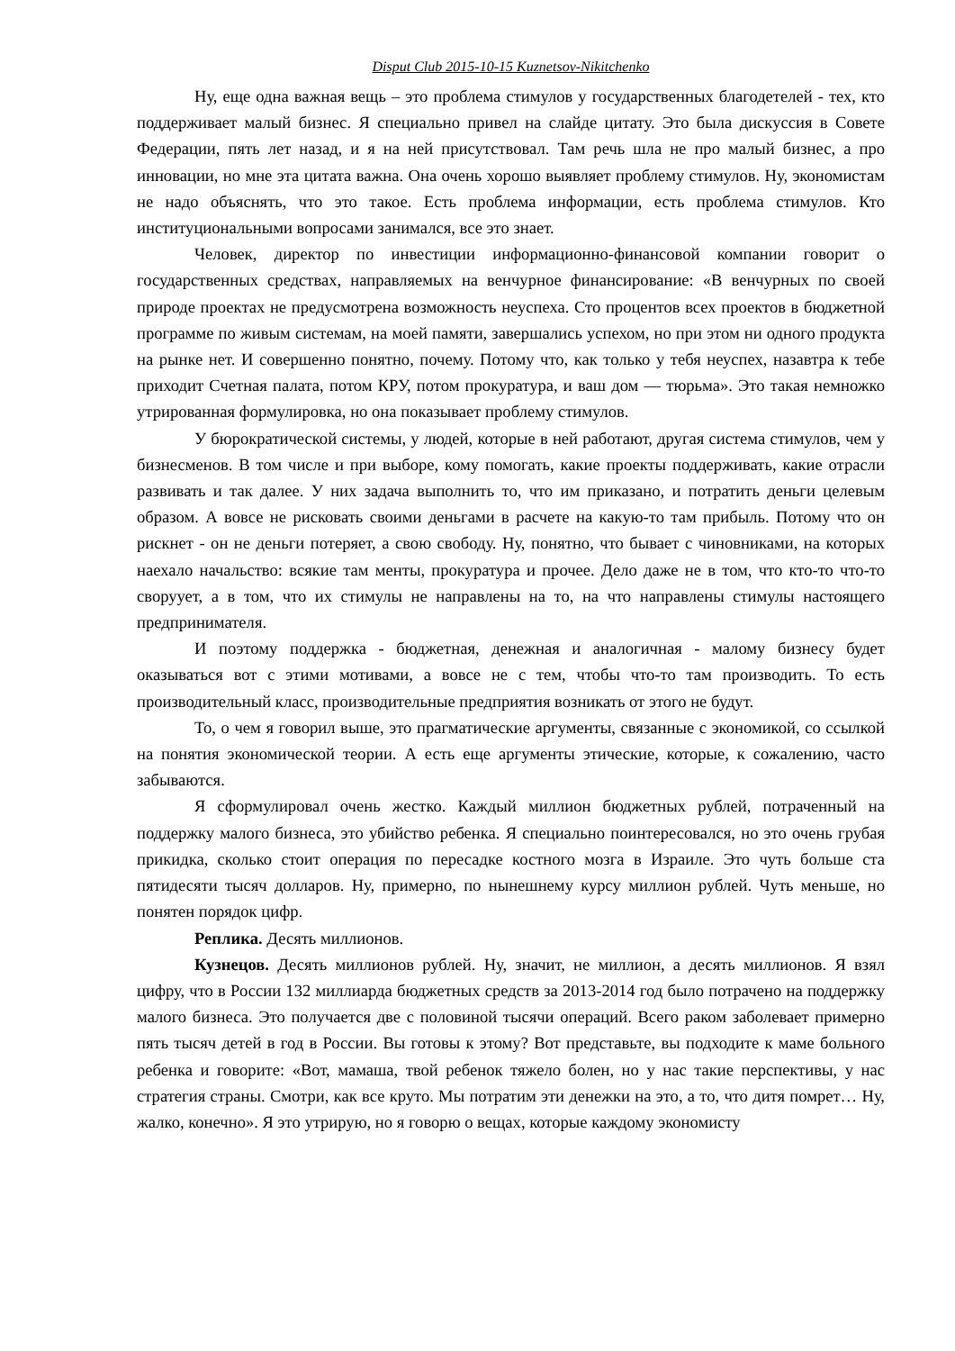Disput Club 2015-10-15 Kuznetsov-Nikitchenko
Ну, еще одна важная вещь – это проблема стимулов у государственных благодетелей - тех, кто поддерживает малый бизнес. Я специально привел на слайде цитату. Это была дискуссия в Совете Федерации, пять лет назад, и я на ней присутствовал. Там речь шла не про малый бизнес, а про инновации, но мне эта цитата важна. Она очень хорошо выявляет проблему стимулов. Ну, экономистам не надо объяснять, что это такое. Есть проблема информации, есть проблема стимулов. Кто институциональными вопросами занимался, все это знает.
Человек, директор по инвестиции информационно-финансовой компании говорит о государственных средствах, направляемых на венчурное финансирование: «В венчурных по своей природе проектах не предусмотрена возможность неуспеха. Сто процентов всех проектов в бюджетной программе по живым системам, на моей памяти, завершались успехом, но при этом ни одного продукта на рынке нет. И совершенно понятно, почему. Потому что, как только у тебя неуспех, назавтра к тебе приходит Счетная палата, потом КРУ, потом прокуратура, и ваш дом — тюрьма». Это такая немножко утрированная формулировка, но она показывает проблему стимулов.
У бюрократической системы, у людей, которые в ней работают, другая система стимулов, чем у бизнесменов. В том числе и при выборе, кому помогать, какие проекты поддерживать, какие отрасли развивать и так далее. У них задача выполнить то, что им приказано, и потратить деньги целевым образом. А вовсе не рисковать своими деньгами в расчете на какую-то там прибыль. Потому что он рискнет - он не деньги потеряет, а свою свободу. Ну, понятно, что бывает с чиновниками, на которых наехало начальство: всякие там менты, прокуратура и прочее. Дело даже не в том, что кто-то что-то своруует, а в том, что их стимулы не направлены на то, на что направлены стимулы настоящего предпринимателя.
И поэтому поддержка - бюджетная, денежная и аналогичная - малому бизнесу будет оказываться вот с этими мотивами, а вовсе не с тем, чтобы что-то там производить. То есть производительный класс, производительные предприятия возникать от этого не будут.
То, о чем я говорил выше, это прагматические аргументы, связанные с экономикой, со ссылкой на понятия экономической теории. А есть еще аргументы этические, которые, к сожалению, часто забываются.
Я сформулировал очень жестко. Каждый миллион бюджетных рублей, потраченный на поддержку малого бизнеса, это убийство ребенка. Я специально поинтересовался, но это очень грубая прикидка, сколько стоит операция по пересадке костного мозга в Израиле. Это чуть больше ста пятидесяти тысяч долларов. Ну, примерно, по нынешнему курсу миллион рублей. Чуть меньше, но понятен порядок цифр.
Реплика. Десять миллионов.
Кузнецов. Десять миллионов рублей. Ну, значит, не миллион, а десять миллионов. Я взял цифру, что в России 132 миллиарда бюджетных средств за 2013-2014 год было потрачено на поддержку малого бизнеса. Это получается две с половиной тысячи операций. Всего раком заболевает примерно пять тысяч детей в год в России. Вы готовы к этому? Вот представьте, вы подходите к маме больного ребенка и говорите: «Вот, мамаша, твой ребенок тяжело болен, но у нас такие перспективы, у нас стратегия страны. Смотри, как все круто. Мы потратим эти денежки на это, а то, что дитя помрет… Ну, жалко, конечно». Я это утрирую, но я говорю о вещах, которые каждому экономисту